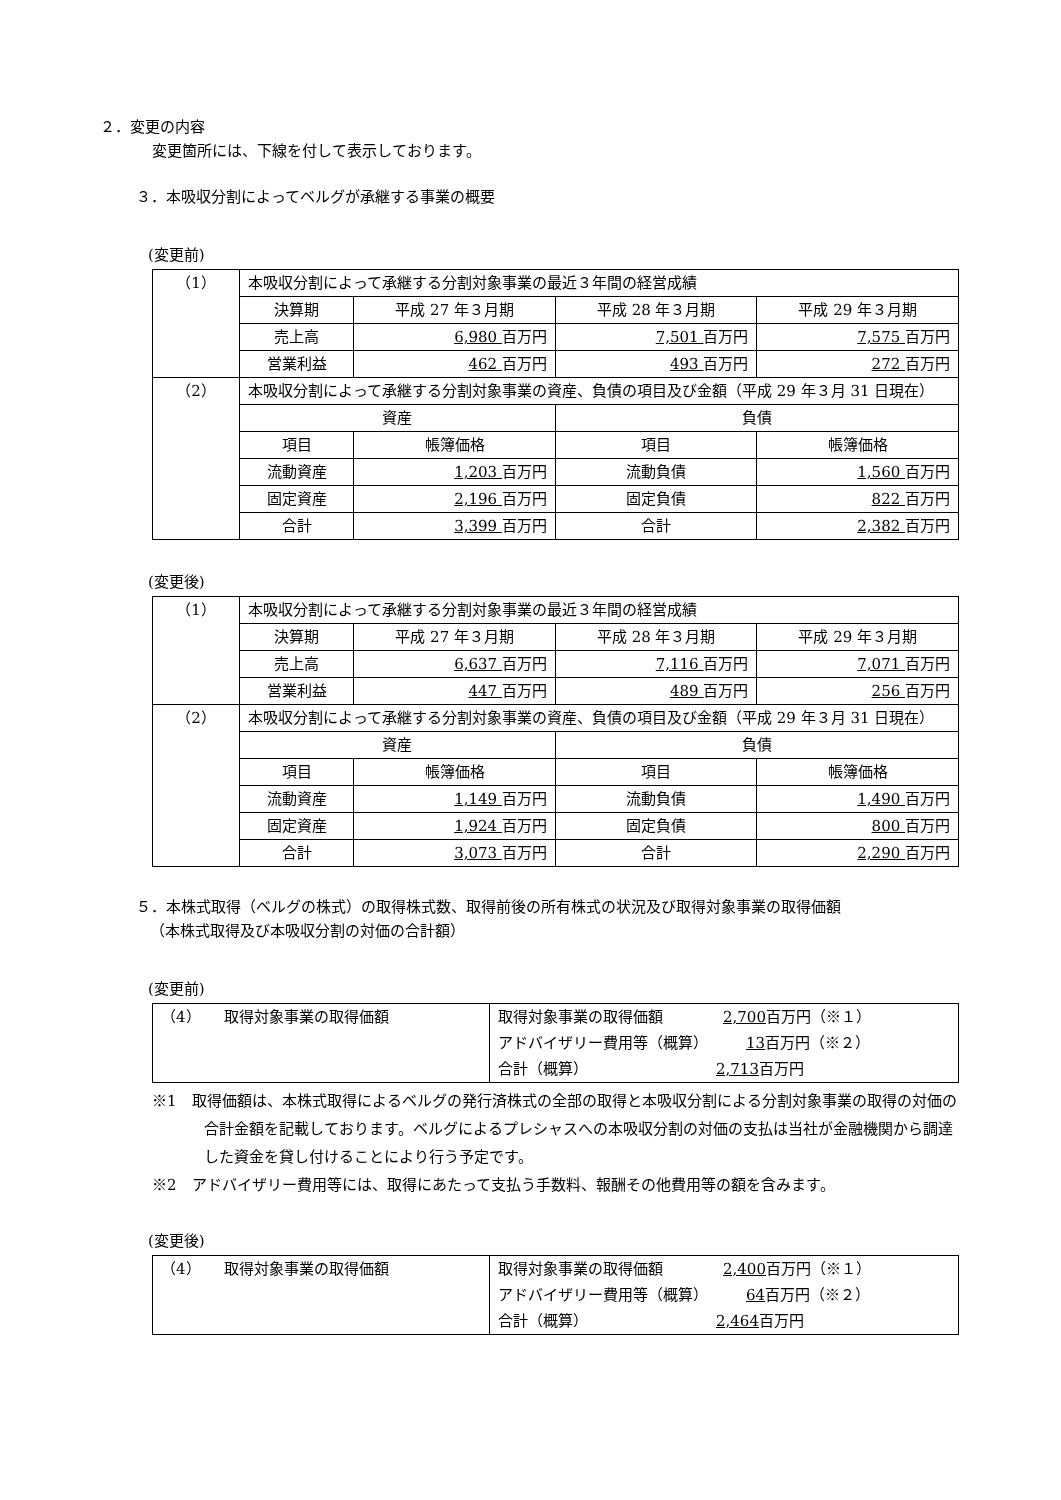２．変更の内容
変更箇所には、下線を付して表示しております。
３．本吸収分割によってベルグが承継する事業の概要
(変更前)
| （1） | 本吸収分割によって承継する分割対象事業の最近３年間の経営成績 | | | |
| | 決算期 | 平成 27 年３月期 | 平成 28 年３月期 | 平成 29 年３月期 |
| | 売上高 | 6,980 百万円 | 7,501 百万円 | 7,575 百万円 |
| | 営業利益 | 462 百万円 | 493 百万円 | 272 百万円 |
| （2） | 本吸収分割によって承継する分割対象事業の資産、負債の項目及び金額（平成 29 年３月 31 日現在） | | | |
| | 資産 | | 負債 | |
| | 項目 | 帳簿価格 | 項目 | 帳簿価格 |
| | 流動資産 | 1,203 百万円 | 流動負債 | 1,560 百万円 |
| | 固定資産 | 2,196 百万円 | 固定負債 | 822 百万円 |
| | 合計 | 3,399 百万円 | 合計 | 2,382 百万円 |
(変更後)
| （1） | 本吸収分割によって承継する分割対象事業の最近３年間の経営成績 | | | |
| | 決算期 | 平成 27 年３月期 | 平成 28 年３月期 | 平成 29 年３月期 |
| | 売上高 | 6,637 百万円 | 7,116 百万円 | 7,071 百万円 |
| | 営業利益 | 447 百万円 | 489 百万円 | 256 百万円 |
| （2） | 本吸収分割によって承継する分割対象事業の資産、負債の項目及び金額（平成 29 年３月 31 日現在） | | | |
| | 資産 | | 負債 | |
| | 項目 | 帳簿価格 | 項目 | 帳簿価格 |
| | 流動資産 | 1,149 百万円 | 流動負債 | 1,490 百万円 |
| | 固定資産 | 1,924 百万円 | 固定負債 | 800 百万円 |
| | 合計 | 3,073 百万円 | 合計 | 2,290 百万円 |
５．本株式取得（ベルグの株式）の取得株式数、取得前後の所有株式の状況及び取得対象事業の取得価額
（本株式取得及び本吸収分割の対価の合計額）
(変更前)
| （4） 取得対象事業の取得価額 | 取得対象事業の取得価額 2,700 百万円（※１） アドバイザリー費用等（概算） 13 百万円（※２） 合計（概算） 2,713 百万円 |
※1　取得価額は、本株式取得によるベルグの発行済株式の全部の取得と本吸収分割による分割対象事業の取得の対価の合計金額を記載しております。ベルグによるプレシャスへの本吸収分割の対価の支払は当社が金融機関から調達した資金を貸し付けることにより行う予定です。
※2　アドバイザリー費用等には、取得にあたって支払う手数料、報酬その他費用等の額を含みます。
(変更後)
| （4） 取得対象事業の取得価額 | 取得対象事業の取得価額 2,400 百万円（※１） アドバイザリー費用等（概算） 64 百万円（※２） 合計（概算） 2,464 百万円 |